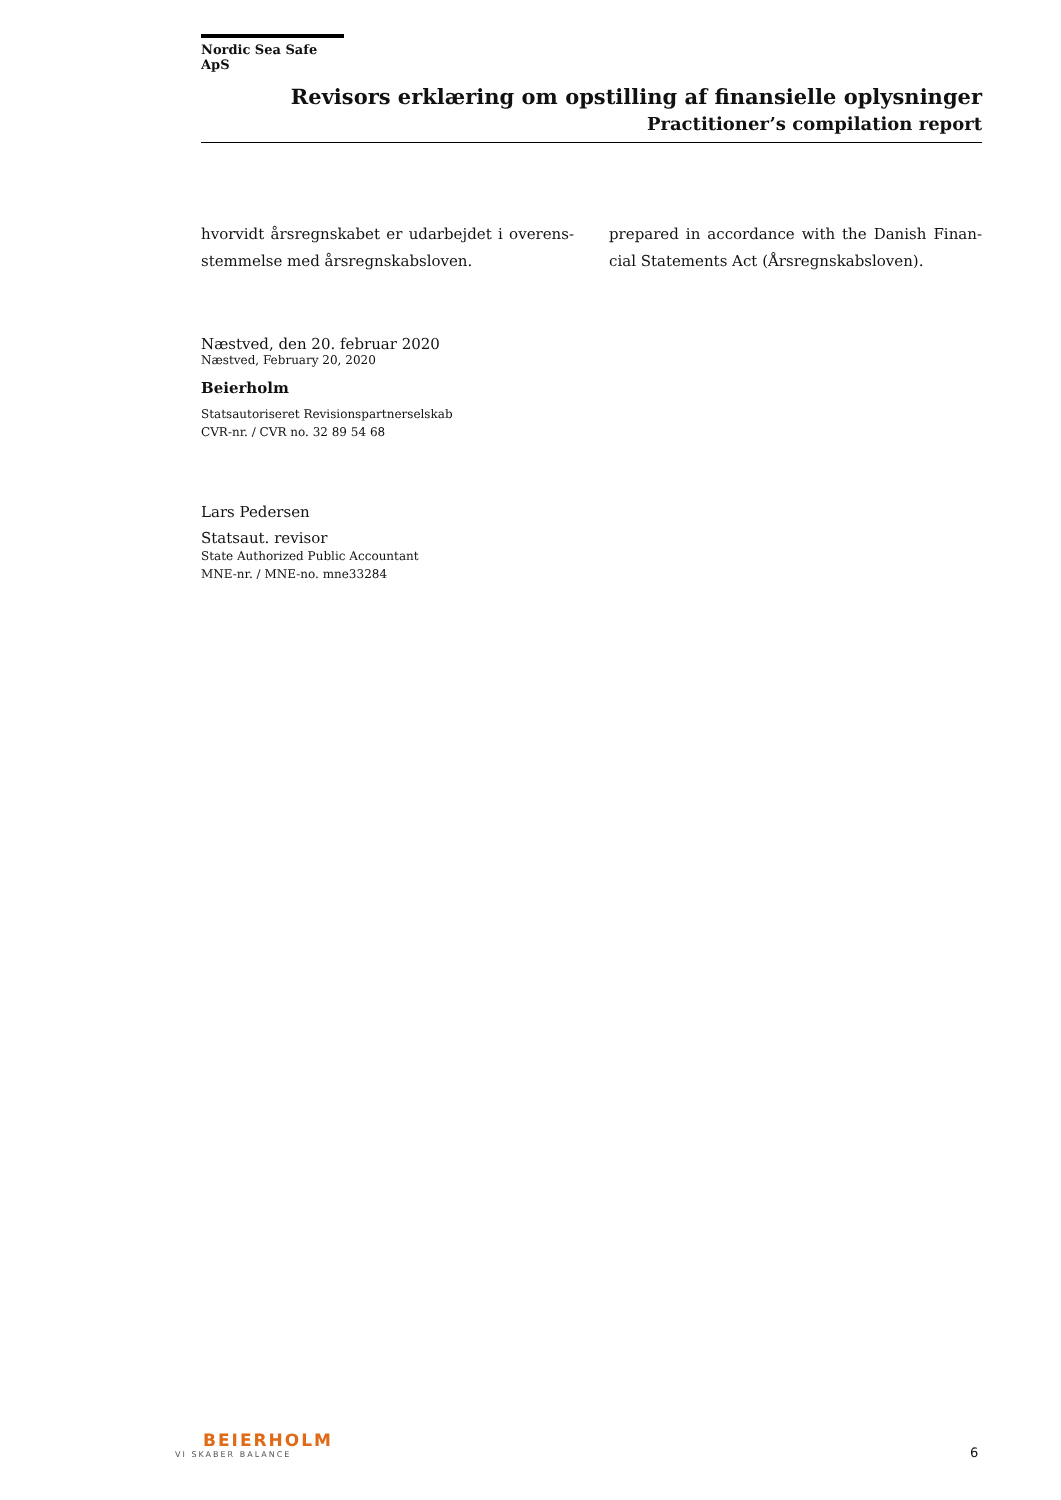Nordic Sea Safe ApS
Revisors erklæring om opstilling af finansielle oplysninger
Practitioner’s compilation report
hvorvidt årsregnskabet er udarbejdet i overens­stemmelse med årsregnskabsloven.
prepared in accordance with the Danish Finan­cial Statements Act (Årsregnskabsloven).
Næstved, den 20. februar 2020
Næstved, February 20, 2020
Beierholm
Statsautoriseret Revisionspartnerselskab
CVR-nr. / CVR no. 32 89 54 68
Lars Pedersen
Statsaut. revisor
State Authorized Public Accountant
MNE-nr. / MNE-no. mne33284
BEIERHOLM
VI SKABER BALANCE
6